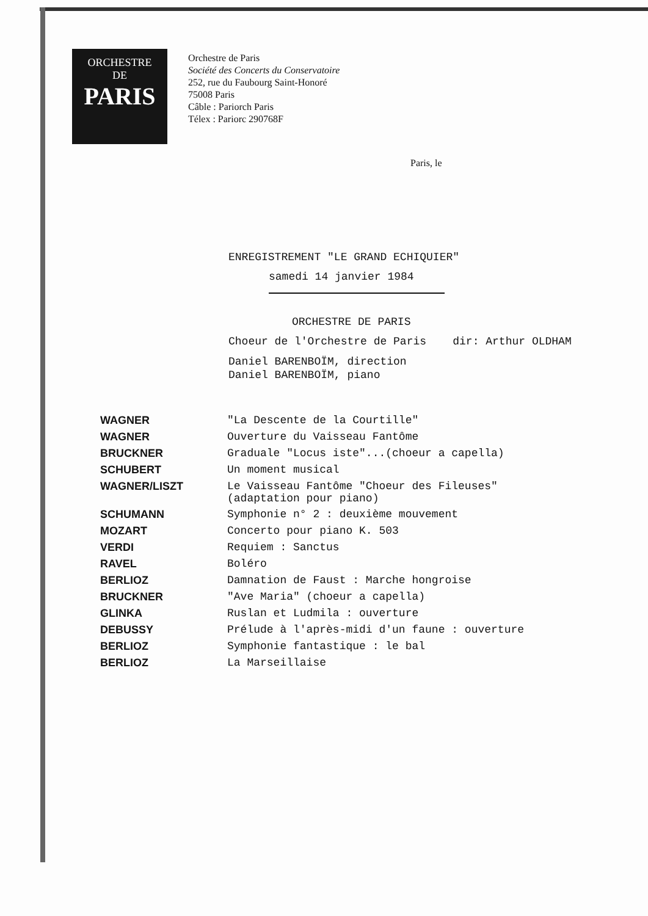ORCHESTRE
DE
PARIS
Orchestre de Paris
Société des Concerts du Conservatoire
252, rue du Faubourg Saint-Honoré
75008 Paris
Câble : Pariorch Paris
Télex : Pariorc 290768F
Paris, le
ENREGISTREMENT "LE GRAND ECHIQUIER"
samedi 14 janvier 1984
ORCHESTRE DE PARIS
Choeur de l'Orchestre de Paris dir: Arthur OLDHAM
Daniel BARENBOÏM, direction
Daniel BARENBOÏM, piano
| WAGNER | "La Descente de la Courtille" |
| WAGNER | Ouverture du Vaisseau Fantôme |
| BRUCKNER | Graduale "Locus iste"...(choeur a capella) |
| SCHUBERT | Un moment musical |
| WAGNER/LISZT | Le Vaisseau Fantôme "Choeur des Fileuses" (adaptation pour piano) |
| SCHUMANN | Symphonie n° 2 : deuxième mouvement |
| MOZART | Concerto pour piano K. 503 |
| VERDI | Requiem : Sanctus |
| RAVEL | Boléro |
| BERLIOZ | Damnation de Faust : Marche hongroise |
| BRUCKNER | "Ave Maria" (choeur a capella) |
| GLINKA | Ruslan et Ludmila : ouverture |
| DEBUSSY | Prélude à l'après-midi d'un faune : ouverture |
| BERLIOZ | Symphonie fantastique : le bal |
| BERLIOZ | La Marseillaise |